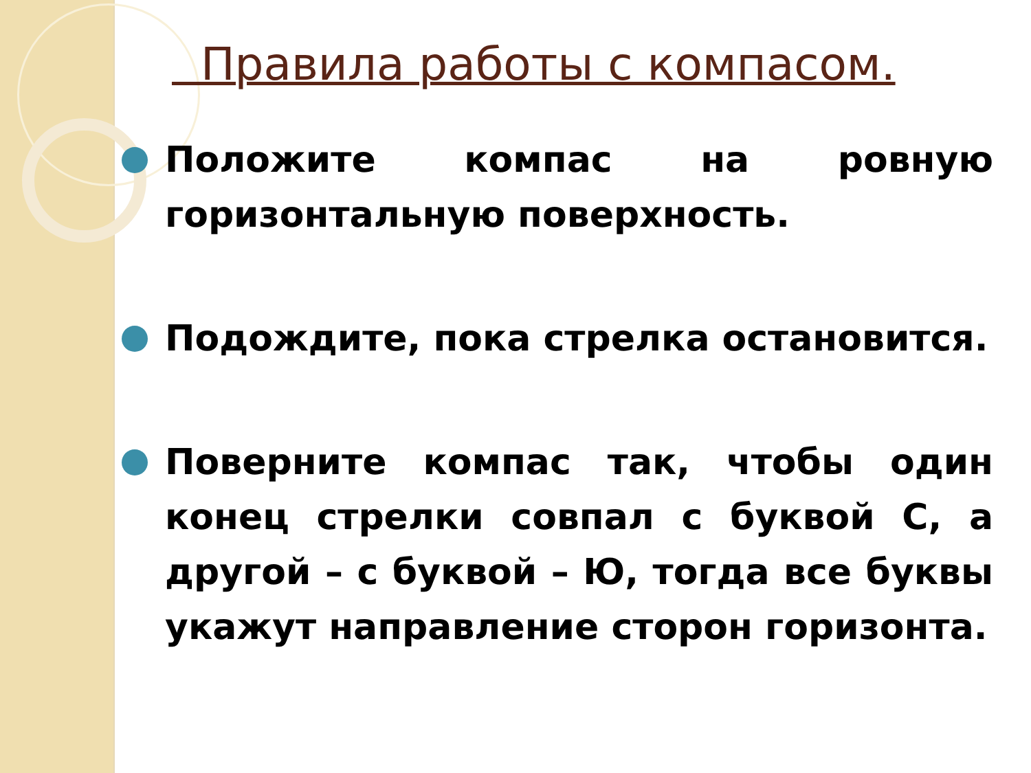Правила работы с компасом.
Положите компас на ровную горизонтальную поверхность.
Подождите, пока стрелка остановится.
Поверните компас так, чтобы один конец стрелки совпал с буквой С, а другой – с буквой – Ю, тогда все буквы укажут направление сторон горизонта.